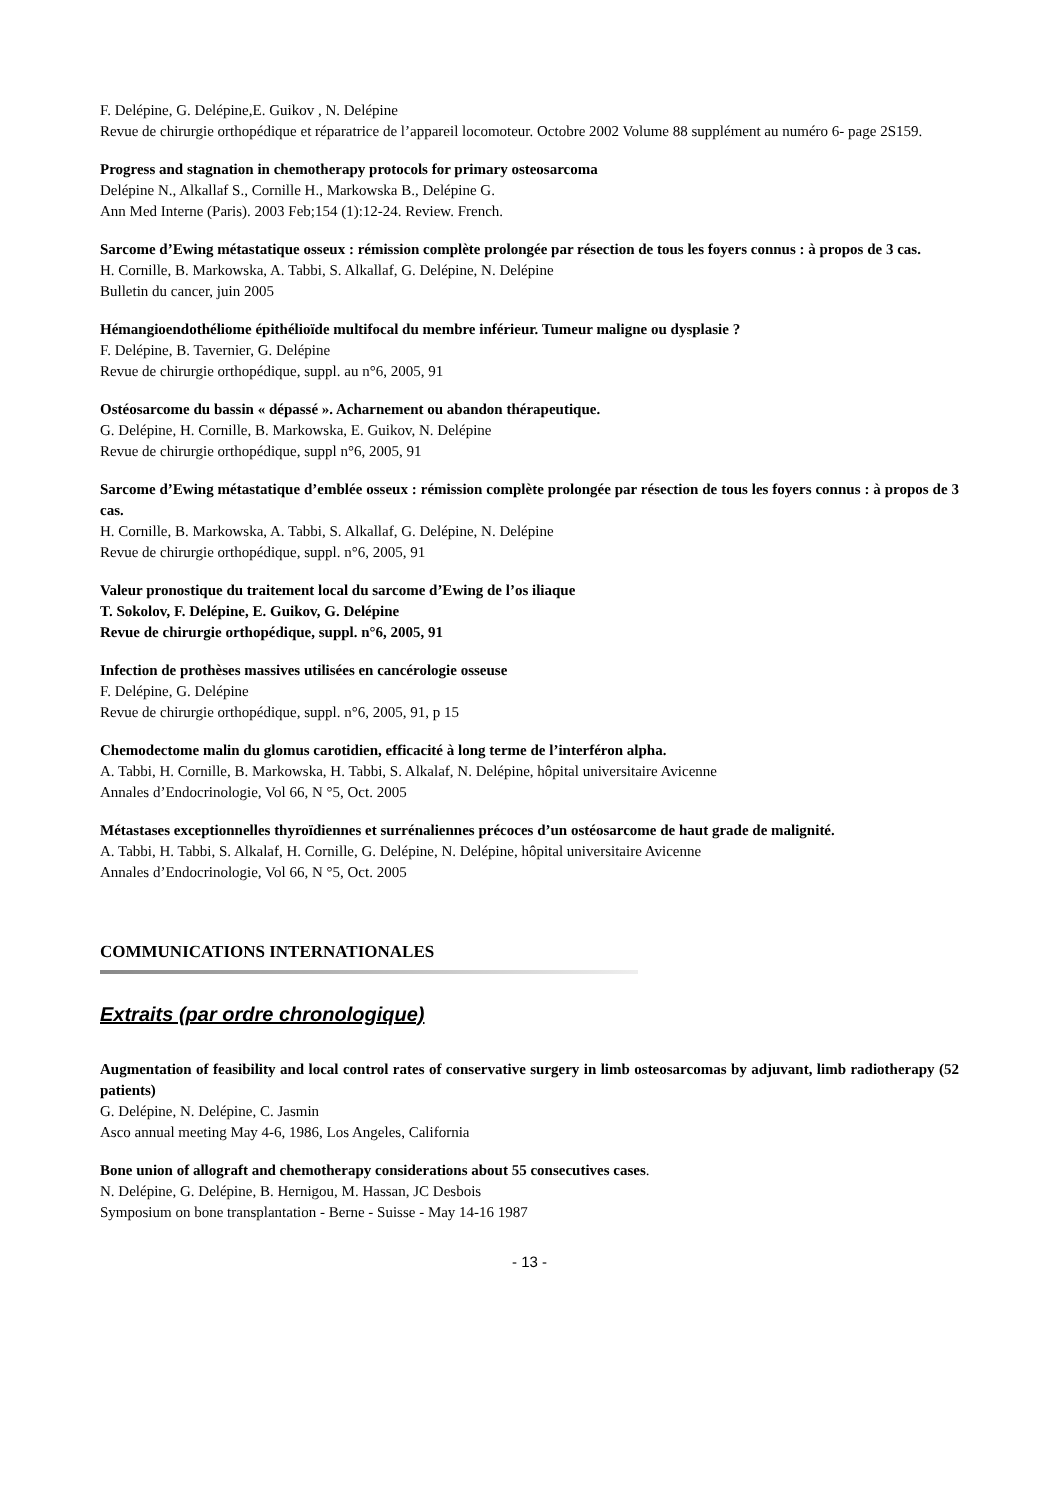F. Delépine, G. Delépine,E. Guikov , N. Delépine
Revue de chirurgie orthopédique et réparatrice de l’appareil locomoteur. Octobre 2002 Volume 88 supplément au numéro 6- page 2S159.
Progress and stagnation in chemotherapy protocols for primary osteosarcoma
Delépine N., Alkallaf S., Cornille H., Markowska B., Delépine G.
Ann Med Interne (Paris). 2003 Feb;154 (1):12-24. Review. French.
Sarcome d’Ewing métastatique osseux : rémission complète prolongée par résection de tous les foyers connus : à propos de 3 cas.
H. Cornille, B. Markowska, A. Tabbi, S. Alkallaf, G. Delépine, N. Delépine
Bulletin du cancer, juin 2005
Hémangioendothéliome épithélioïde multifocal du membre inférieur. Tumeur maligne ou dysplasie ?
F. Delépine, B. Tavernier, G. Delépine
Revue de chirurgie orthopédique, suppl. au n°6, 2005, 91
Ostéosarcome du bassin « dépassé ». Acharnement ou abandon thérapeutique.
G. Delépine, H. Cornille, B. Markowska, E. Guikov, N. Delépine
Revue de chirurgie orthopédique, suppl n°6, 2005, 91
Sarcome d’Ewing métastatique d’emblée osseux : rémission complète prolongée par résection de tous les foyers connus : à propos de 3 cas.
H. Cornille, B. Markowska, A. Tabbi, S. Alkallaf, G. Delépine, N. Delépine
Revue de chirurgie orthopédique, suppl. n°6, 2005, 91
Valeur pronostique du traitement local du sarcome d’Ewing de l’os iliaque
T. Sokolov, F. Delépine, E. Guikov, G. Delépine
Revue de chirurgie orthopédique, suppl. n°6, 2005, 91
Infection de prothèses massives utilisées en cancérologie osseuse
F. Delépine, G. Delépine
Revue de chirurgie orthopédique, suppl. n°6, 2005, 91, p 15
Chemodectome malin du glomus carotidien, efficacité à long terme de l’interféron alpha.
A. Tabbi, H. Cornille, B. Markowska, H. Tabbi, S. Alkalaf, N. Delépine, hôpital universitaire Avicenne
Annales d’Endocrinologie, Vol 66, N °5, Oct. 2005
Métastases exceptionnelles thyroïdiennes et surrénaliennes précoces d’un ostéosarcome de haut grade de malignité.
A. Tabbi, H. Tabbi, S. Alkalaf, H. Cornille, G. Delépine, N. Delépine, hôpital universitaire Avicenne
Annales d’Endocrinologie, Vol 66, N °5, Oct. 2005
COMMUNICATIONS INTERNATIONALES
Extraits (par ordre chronologique)
Augmentation of feasibility and local control rates of conservative surgery in limb osteosarcomas by adjuvant, limb radiotherapy (52 patients)
G. Delépine, N. Delépine, C. Jasmin
Asco annual meeting May 4-6, 1986, Los Angeles, California
Bone union of allograft and chemotherapy considerations about 55 consecutives cases.
N. Delépine, G. Delépine, B. Hernigou, M. Hassan, JC Desbois
Symposium on bone transplantation - Berne - Suisse - May 14-16 1987
- 13 -